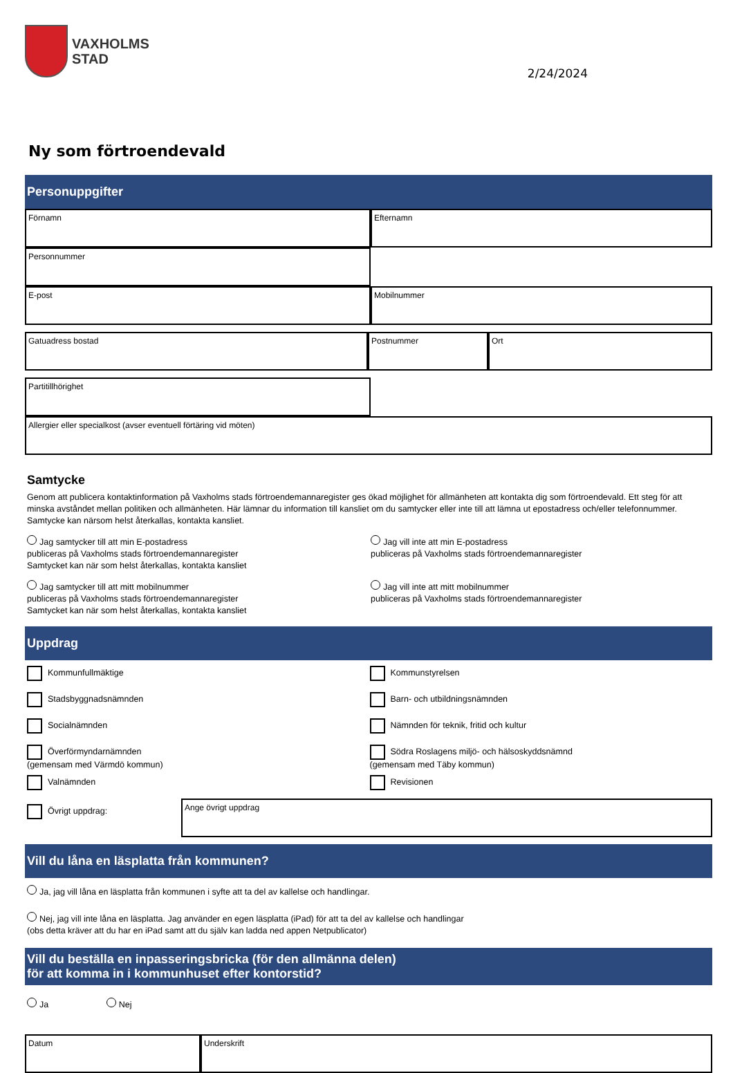VAXHOLMS
STAD
2/24/2024
Ny som förtroendevald
Personuppgifter
Förnamn Efternamn
Personnummer
E-post Mobilnummer
Gatuadress bostad Postnummer Ort
Partitillhörighet
Allergier eller specialkost (avser eventuell förtäring vid möten)
Samtycke
Genom att publicera kontaktinformation på Vaxholms stads förtroendemannaregister ges ökad möjlighet för allmänheten att kontakta dig som förtroendevald. Ett steg för att minska avståndet mellan politiken och allmänheten. Här lämnar du information till kansliet om du samtycker eller inte till att lämna ut epostadress och/eller telefonnummer. Samtycke kan närsom helst återkallas, kontakta kansliet.
Jag samtycker till att min E-postadress
publiceras på Vaxholms stads förtroendemannaregister
Samtycket kan när som helst återkallas, kontakta kansliet
Jag vill inte att min E-postadress
publiceras på Vaxholms stads förtroendemannaregister
Jag samtycker till att mitt mobilnummer
publiceras på Vaxholms stads förtroendemannaregister
Samtycket kan när som helst återkallas, kontakta kansliet
Jag vill inte att mitt mobilnummer
publiceras på Vaxholms stads förtroendemannaregister
Uppdrag
Kommunfullmäktige Kommunstyrelsen
Stadsbyggnadsnämnden Barn- och utbildningsnämnden
Socialnämnden Nämnden för teknik, fritid och kultur
Överförmyndarnämnden
(gemensam med Värmdö kommun)
Södra Roslagens miljö- och hälsoskyddsnämnd
(gemensam med Täby kommun)
Valnämnden Revisionen
Övrigt uppdrag:
Ange övrigt uppdrag
Vill du låna en läsplatta från kommunen?
Ja, jag vill låna en läsplatta från kommunen i syfte att ta del av kallelse och handlingar.
Nej, jag vill inte låna en läsplatta. Jag använder en egen läsplatta (iPad) för att ta del av kallelse och handlingar
(obs detta kräver att du har en iPad samt att du själv kan ladda ned appen Netpublicator)
Vill du beställa en inpasseringsbricka (för den allmänna delen)
för att komma in i kommunhuset efter kontorstid?
Ja Nej
Datum Underskrift